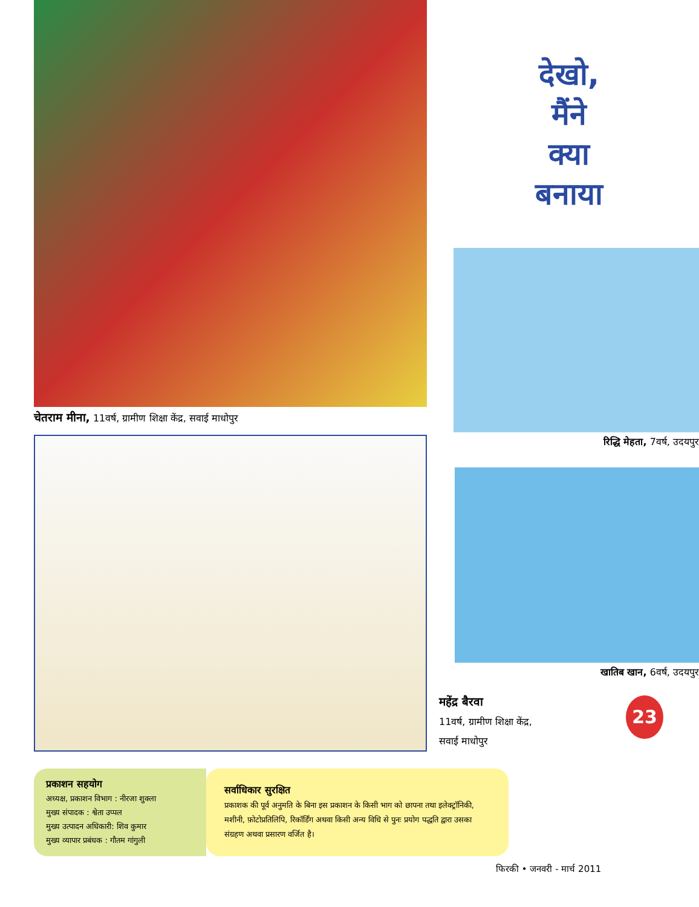चेतराम मीना, 11वर्ष, ग्रामीण शिक्षा केंद्र, सवाई माधोपुर
देखो,
मैंने
क्या
बनाया
रिद्धि मेहता, 7वर्ष, उदयपुर
खातिब खान, 6वर्ष, उदयपुर
महेंद्र बैरवा
11वर्ष, ग्रामीण शिक्षा केंद्र,
सवाई माधोपुर
23
प्रकाशन सहयोग
अध्यक्ष, प्रकाशन विभाग : नीरजा शुक्ला
मुख्य संपादक : श्वेता उप्पल
मुख्य उत्पादन अधिकारी: शिव कुमार
मुख्य व्यापार प्रबंधक : गौतम गांगुली
सर्वाधिकार सुरक्षित
प्रकाशक की पूर्व अनुमति के बिना इस प्रकाशन के किसी भाग को छापना तथा इलेक्ट्रॉनिकी, मशीनी, फ़ोटोप्रतिलिपि, रिकॉर्डिंग अथवा किसी अन्य विधि से पुनः प्रयोग पद्धति द्वारा उसका संग्रहण अथवा प्रसारण वर्जित है।
फिरकी • जनवरी - मार्च 2011